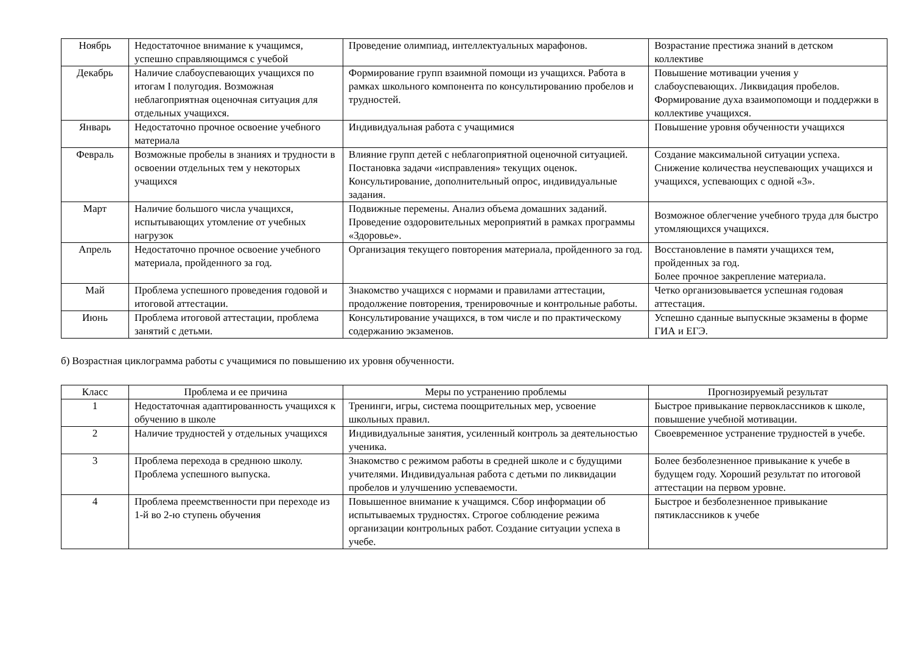| Ноябрь | Недостаточное внимание к учащимся, успешно справляющимся с учебой | Проведение олимпиад, интеллектуальных марафонов. | Возрастание престижа знаний в детском коллективе |
| Декабрь | Наличие слабоуспевающих учащихся по итогам I полугодия. Возможная неблагоприятная оценочная ситуация для отдельных учащихся. | Формирование групп взаимной помощи из учащихся. Работа в рамках школьного компонента по консультированию пробелов и трудностей. | Повышение мотивации учения у слабоуспевающих. Ликвидация пробелов. Формирование духа взаимопомощи и поддержки в коллективе учащихся. |
| Январь | Недостаточно прочное освоение учебного материала | Индивидуальная работа с учащимися | Повышение уровня обученности учащихся |
| Февраль | Возможные пробелы в знаниях и трудности в освоении отдельных тем у некоторых учащихся | Влияние групп детей с неблагоприятной оценочной ситуацией. Постановка задачи «исправления» текущих оценок. Консультирование, дополнительный опрос, индивидуальные задания. | Создание максимальной ситуации успеха. Снижение количества неуспевающих учащихся и учащихся, успевающих с одной «3». |
| Март | Наличие большого числа учащихся, испытывающих утомление от учебных нагрузок | Подвижные перемены. Анализ объема домашних заданий. Проведение оздоровительных мероприятий в рамках программы «Здоровье». | Возможное облегчение учебного труда для быстро утомляющихся учащихся. |
| Апрель | Недостаточно прочное освоение учебного материала, пройденного за год. | Организация текущего повторения материала, пройденного за год. | Восстановление в памяти учащихся тем, пройденных за год. Более прочное закрепление материала. |
| Май | Проблема успешного проведения годовой и итоговой аттестации. | Знакомство учащихся с нормами и правилами аттестации, продолжение повторения, тренировочные и контрольные работы. | Четко организовывается успешная годовая аттестация. |
| Июнь | Проблема итоговой аттестации, проблема занятий с детьми. | Консультирование учащихся, в том числе и по практическому содержанию экзаменов. | Успешно сданные выпускные экзамены в форме ГИА и ЕГЭ. |
б) Возрастная циклограмма работы с учащимися по повышению их уровня обученности.
| Класс | Проблема и ее причина | Меры по устранению проблемы | Прогнозируемый результат |
| --- | --- | --- | --- |
| 1 | Недостаточная адаптированность учащихся к обучению в школе | Тренинги, игры, система поощрительных мер, усвоение школьных правил. | Быстрое привыкание первоклассников к школе, повышение учебной мотивации. |
| 2 | Наличие трудностей у отдельных учащихся | Индивидуальные занятия, усиленный контроль за деятельностью ученика. | Своевременное устранение трудностей в учебе. |
| 3 | Проблема перехода в среднюю школу. Проблема успешного выпуска. | Знакомство с режимом работы в средней школе и с будущими учителями. Индивидуальная работа с детьми по ликвидации пробелов и улучшению успеваемости. | Более безболезненное привыкание к учебе в будущем году. Хороший результат по итоговой аттестации на первом уровне. |
| 4 | Проблема преемственности при переходе из 1-й во 2-ю ступень обучения | Повышенное внимание к учащимся. Сбор информации об испытываемых трудностях. Строгое соблюдение режима организации контрольных работ. Создание ситуации успеха в учебе. | Быстрое и безболезненное привыкание пятиклассников к учебе |